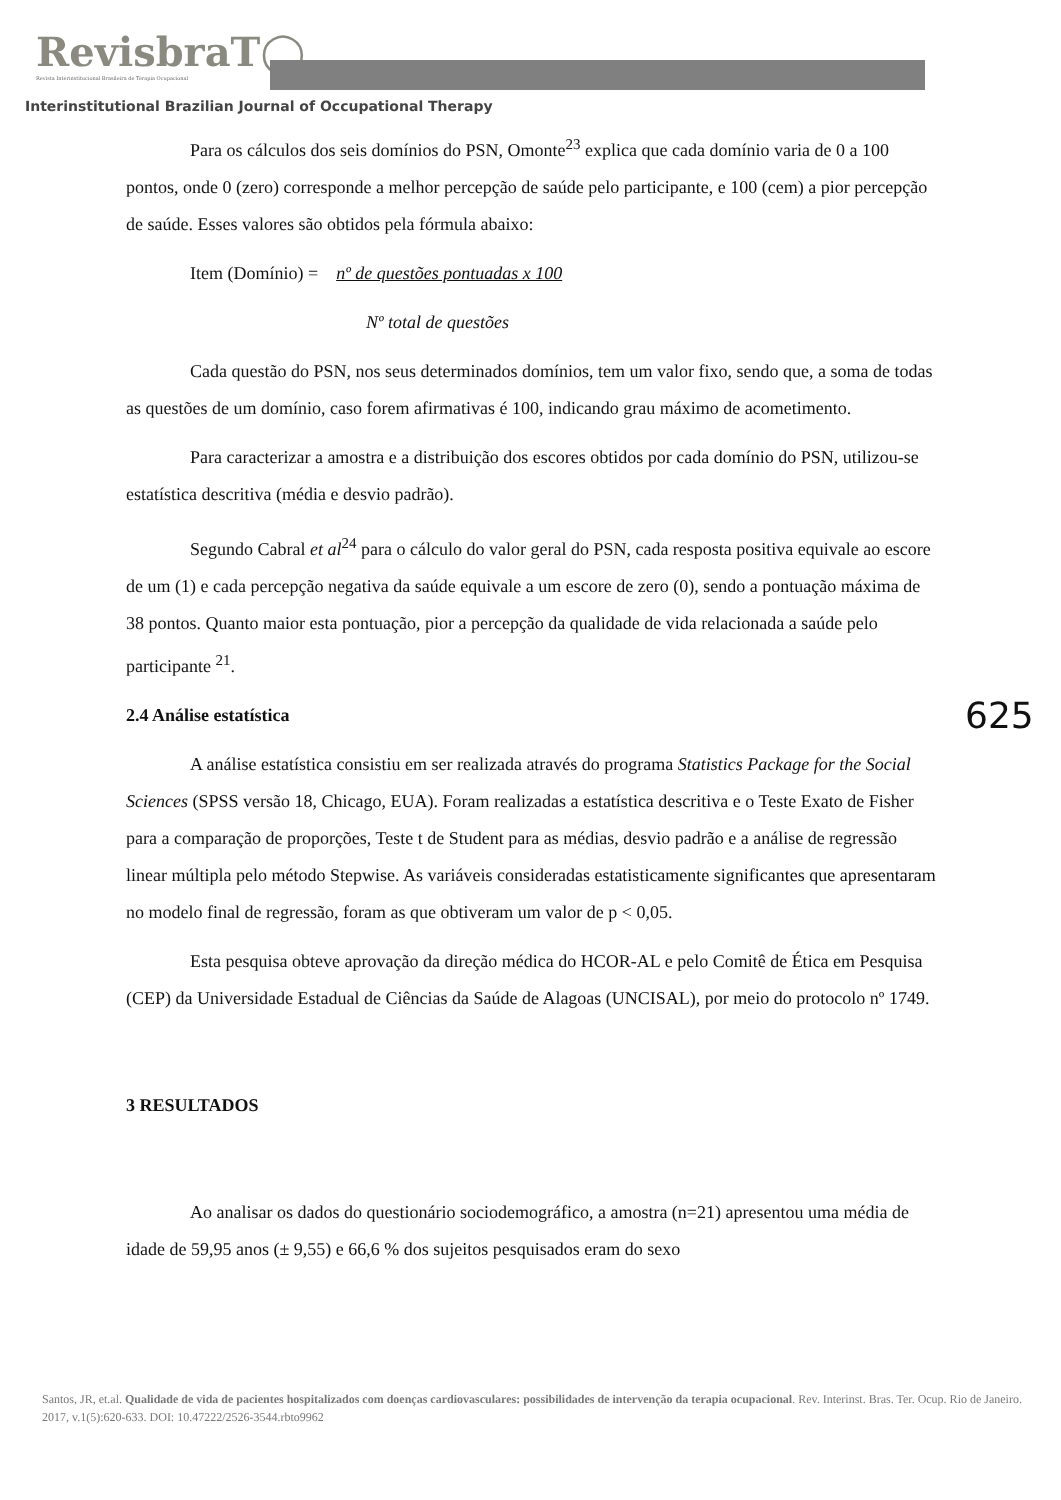RevisbraT◯
Revista Interinstitucional Brasileira de Terapia Ocupacional
Interinstitutional Brazilian Journal of Occupational Therapy
Para os cálculos dos seis domínios do PSN, Omonte<sup>23</sup> explica que cada domínio varia de 0 a 100 pontos, onde 0 (zero) corresponde a melhor percepção de saúde pelo participante, e 100 (cem) a pior percepção de saúde. Esses valores são obtidos pela fórmula abaixo:
Item (Domínio) = nº de questões pontuadas x 100
Nº total de questões
Cada questão do PSN, nos seus determinados domínios, tem um valor fixo, sendo que, a soma de todas as questões de um domínio, caso forem afirmativas é 100, indicando grau máximo de acometimento.
Para caracterizar a amostra e a distribuição dos escores obtidos por cada domínio do PSN, utilizou-se estatística descritiva (média e desvio padrão).
Segundo Cabral et al<sup>24</sup> para o cálculo do valor geral do PSN, cada resposta positiva equivale ao escore de um (1) e cada percepção negativa da saúde equivale a um escore de zero (0), sendo a pontuação máxima de 38 pontos. Quanto maior esta pontuação, pior a percepção da qualidade de vida relacionada a saúde pelo participante <sup>21</sup>.
2.4 Análise estatística
A análise estatística consistiu em ser realizada através do programa Statistics Package for the Social Sciences (SPSS versão 18, Chicago, EUA). Foram realizadas a estatística descritiva e o Teste Exato de Fisher para a comparação de proporções, Teste t de Student para as médias, desvio padrão e a análise de regressão linear múltipla pelo método Stepwise. As variáveis consideradas estatisticamente significantes que apresentaram no modelo final de regressão, foram as que obtiveram um valor de p < 0,05.
Esta pesquisa obteve aprovação da direção médica do HCOR-AL e pelo Comitê de Ética em Pesquisa (CEP) da Universidade Estadual de Ciências da Saúde de Alagoas (UNCISAL), por meio do protocolo nº 1749.
3 RESULTADOS
Ao analisar os dados do questionário sociodemográfico, a amostra (n=21) apresentou uma média de idade de 59,95 anos (± 9,55) e 66,6 % dos sujeitos pesquisados eram do sexo
625
Santos, JR, et.al. Qualidade de vida de pacientes hospitalizados com doenças cardiovasculares: possibilidades de intervenção da terapia ocupacional. Rev. Interinst. Bras. Ter. Ocup. Rio de Janeiro. 2017, v.1(5):620-633. DOI: 10.47222/2526-3544.rbto9962